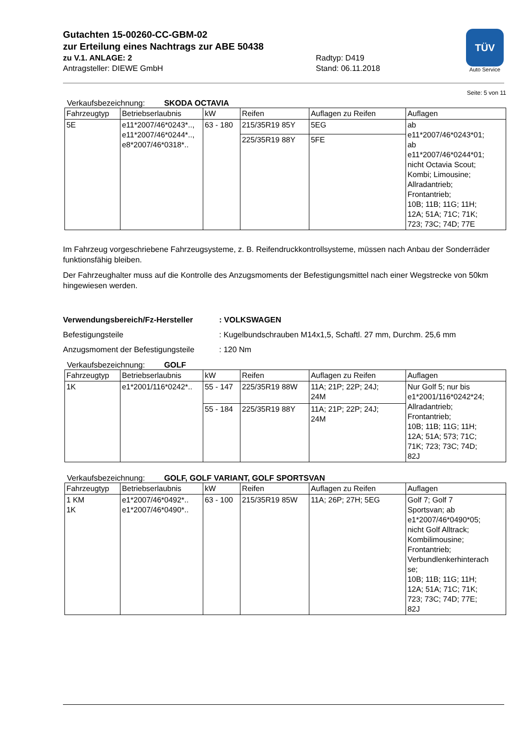Gutachten 15-00260-CC-GBM-02
zur Erteilung eines Nachtrags zur ABE 50438
zu V.1. ANLAGE: 2 Radtyp: D419
Antragsteller: DIEWE GmbH Stand: 06.11.2018
TÜV
Auto Service
Seite: 5 von 11
Verkaufsbezeichnung: SKODA OCTAVIA
| Fahrzeugtyp | Betriebserlaubnis | kW | Reifen | Auflagen zu Reifen | Auflagen |
| --- | --- | --- | --- | --- | --- |
| 5E | e11*2007/46*0243*.., e11*2007/46*0244*.., e8*2007/46*0318*.. | 63 - 180 | 215/35R19 85Y | 5EG | ab e11*2007/46*0243*01; ab e11*2007/46*0244*01; nicht Octavia Scout; Kombi; Limousine; Allradantrieb; Frontantrieb; 10B; 11B; 11G; 11H; 12A; 51A; 71C; 71K; 723; 73C; 74D; 77E |
| | | | 225/35R19 88Y | 5FE | |
Im Fahrzeug vorgeschriebene Fahrzeugsysteme, z. B. Reifendruckkontrollsysteme, müssen nach Anbau der Sonderräder funktionsfähig bleiben.
Der Fahrzeughalter muss auf die Kontrolle des Anzugsmoments der Befestigungsmittel nach einer Wegstrecke von 50km hingewiesen werden.
Verwendungsbereich/Fz-Hersteller: VOLKSWAGEN
Befestigungsteile: Kugelbundschrauben M14x1,5, Schaftl. 27 mm, Durchm. 25,6 mm
Anzugsmoment der Befestigungsteile: 120 Nm
Verkaufsbezeichnung: GOLF
| Fahrzeugtyp | Betriebserlaubnis | kW | Reifen | Auflagen zu Reifen | Auflagen |
| --- | --- | --- | --- | --- | --- |
| 1K | e1*2001/116*0242*.. | 55 - 147 | 225/35R19 88W | 11A; 21P; 22P; 24J; 24M | Nur Golf 5; nur bis e1*2001/116*0242*24; Allradantrieb; Frontantrieb; 10B; 11B; 11G; 11H; 12A; 51A; 573; 71C; 71K; 723; 73C; 74D; 82J |
| | | 55 - 184 | 225/35R19 88Y | 11A; 21P; 22P; 24J; 24M | |
Verkaufsbezeichnung: GOLF, GOLF VARIANT, GOLF SPORTSVAN
| Fahrzeugtyp | Betriebserlaubnis | kW | Reifen | Auflagen zu Reifen | Auflagen |
| --- | --- | --- | --- | --- | --- |
| 1 KM 1K | e1*2007/46*0492*.. e1*2007/46*0490*.. | 63 - 100 | 215/35R19 85W | 11A; 26P; 27H; 5EG | Golf 7; Golf 7 Sportsvan; ab e1*2007/46*0490*05; nicht Golf Alltrack; Kombilimousine; Frontantrieb; Verbundlenkerhinterach se; 10B; 11B; 11G; 11H; 12A; 51A; 71C; 71K; 723; 73C; 74D; 77E; 82J |